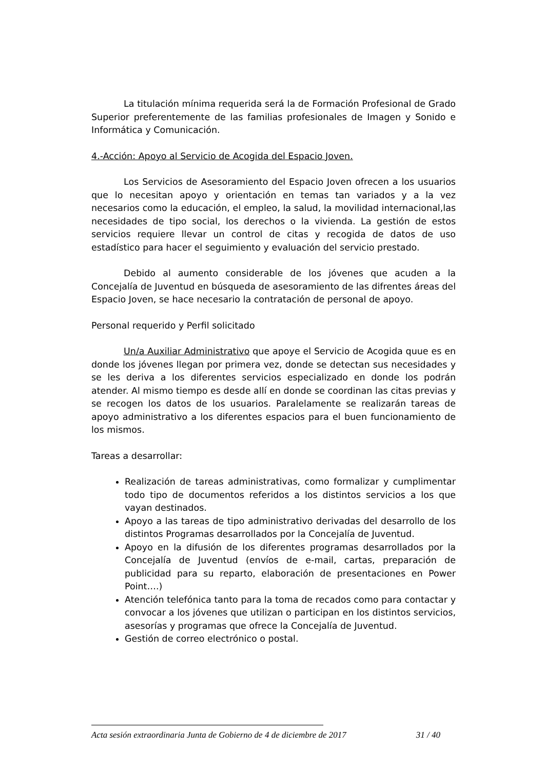La titulación mínima requerida será la de Formación Profesional de Grado Superior preferentemente de las familias profesionales de Imagen y Sonido e Informática y Comunicación.
4.-Acción: Apoyo al Servicio de Acogida del Espacio Joven.
Los Servicios de Asesoramiento del Espacio Joven ofrecen a los usuarios que lo necesitan apoyo y orientación en temas tan variados y a la vez necesarios como la educación, el empleo, la salud, la movilidad internacional,las necesidades de tipo social, los derechos o la vivienda. La gestión de estos servicios requiere llevar un control de citas y recogida de datos de uso estadístico para hacer el seguimiento y evaluación del servicio prestado.
Debido al aumento considerable de los jóvenes que acuden a la Concejalía de Juventud en búsqueda de asesoramiento de las difrentes áreas del Espacio Joven, se hace necesario la contratación de personal de apoyo.
Personal requerido y Perfil solicitado
Un/a Auxiliar Administrativo que apoye el Servicio de Acogida quue es en donde los jóvenes llegan por primera vez, donde se detectan sus necesidades y se les deriva a los diferentes servicios especializado en donde los podrán atender. Al mismo tiempo es desde allí en donde se coordinan las citas previas y se recogen los datos de los usuarios. Paralelamente se realizarán tareas de apoyo administrativo a los diferentes espacios para el buen funcionamiento de los mismos.
Tareas a desarrollar:
Realización de tareas administrativas, como formalizar y cumplimentar todo tipo de documentos referidos a los distintos servicios a los que vayan destinados.
Apoyo a las tareas de tipo administrativo derivadas del desarrollo de los distintos Programas desarrollados por la Concejalía de Juventud.
Apoyo en la difusión de los diferentes programas desarrollados por la Concejalía de Juventud (envíos de e-mail, cartas, preparación de publicidad para su reparto, elaboración de presentaciones en Power Point….)
Atención telefónica tanto para la toma de recados como para contactar y convocar a los jóvenes que utilizan o participan en los distintos servicios, asesorías y programas que ofrece la Concejalía de Juventud.
Gestión de correo electrónico o postal.
Acta sesión extraordinaria Junta de Gobierno de 4 de diciembre de 2017 31 / 40